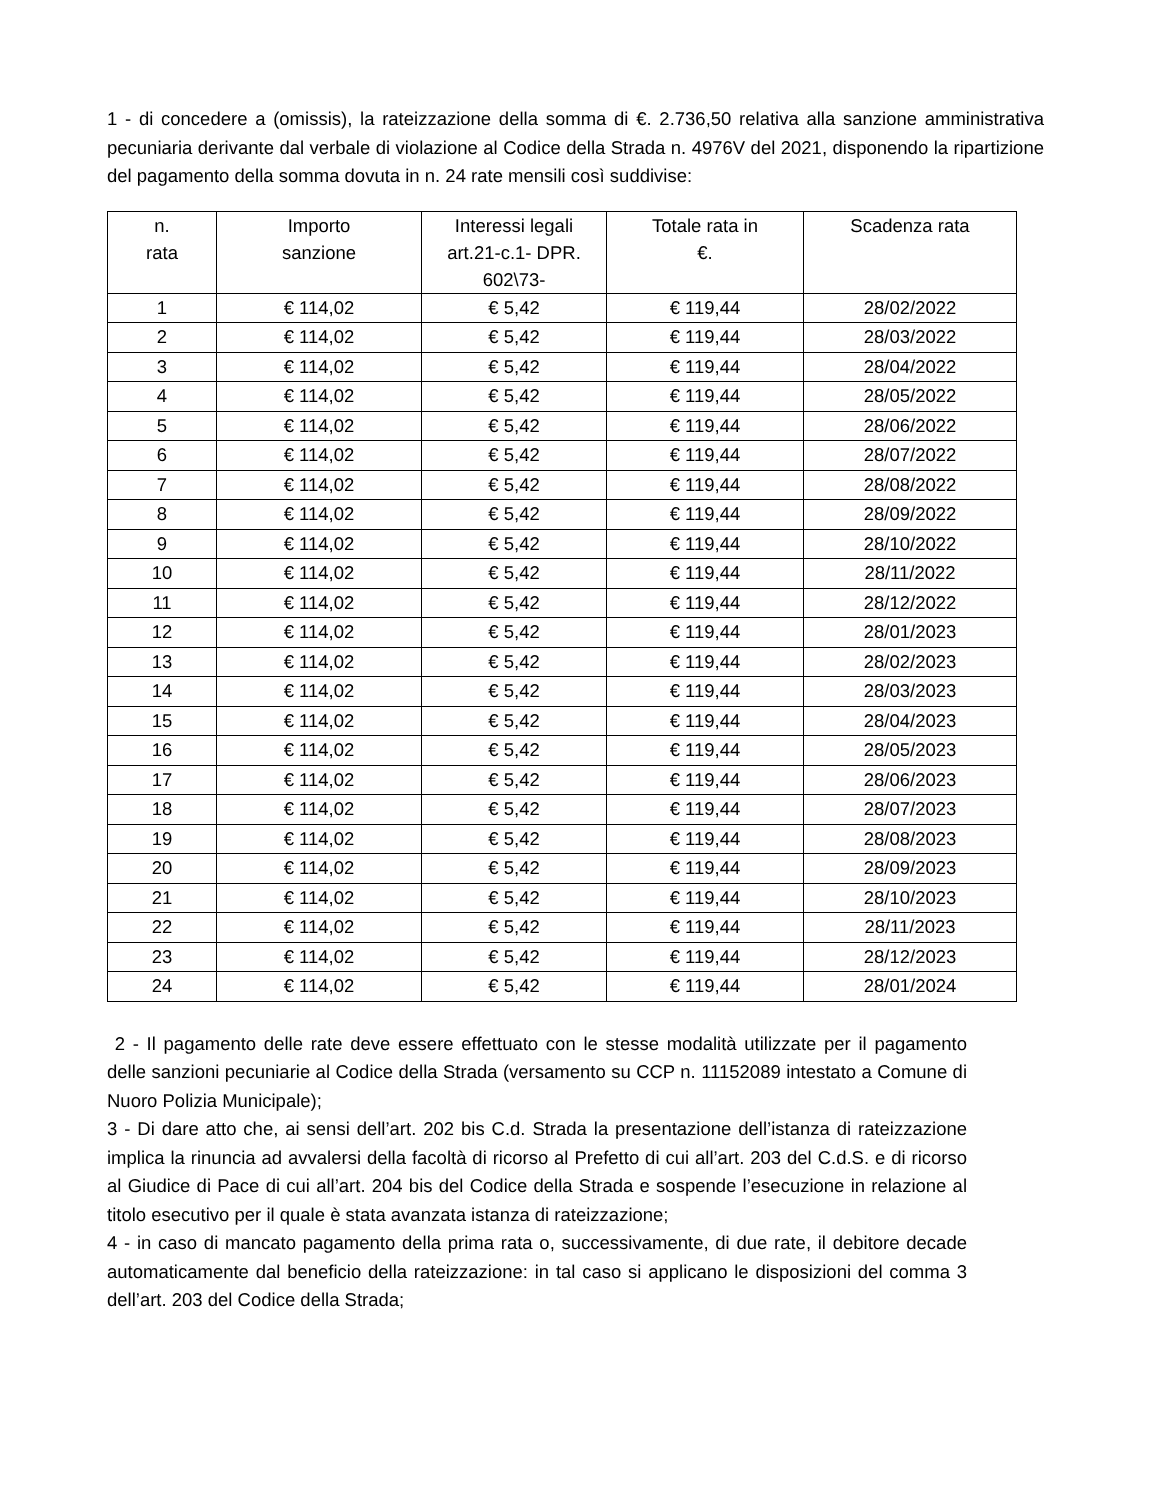1 - di concedere a (omissis), la rateizzazione della somma di €. 2.736,50 relativa alla sanzione amministrativa pecuniaria derivante dal verbale di violazione al Codice della Strada n. 4976V del 2021, disponendo la ripartizione del pagamento della somma dovuta in n. 24 rate mensili così suddivise:
| n. rata | Importo sanzione | Interessi legali art.21-c.1- DPR. 602\73- | Totale rata in €. | Scadenza rata |
| --- | --- | --- | --- | --- |
| 1 | € 114,02 | € 5,42 | € 119,44 | 28/02/2022 |
| 2 | € 114,02 | € 5,42 | € 119,44 | 28/03/2022 |
| 3 | € 114,02 | € 5,42 | € 119,44 | 28/04/2022 |
| 4 | € 114,02 | € 5,42 | € 119,44 | 28/05/2022 |
| 5 | € 114,02 | € 5,42 | € 119,44 | 28/06/2022 |
| 6 | € 114,02 | € 5,42 | € 119,44 | 28/07/2022 |
| 7 | € 114,02 | € 5,42 | € 119,44 | 28/08/2022 |
| 8 | € 114,02 | € 5,42 | € 119,44 | 28/09/2022 |
| 9 | € 114,02 | € 5,42 | € 119,44 | 28/10/2022 |
| 10 | € 114,02 | € 5,42 | € 119,44 | 28/11/2022 |
| 11 | € 114,02 | € 5,42 | € 119,44 | 28/12/2022 |
| 12 | € 114,02 | € 5,42 | € 119,44 | 28/01/2023 |
| 13 | € 114,02 | € 5,42 | € 119,44 | 28/02/2023 |
| 14 | € 114,02 | € 5,42 | € 119,44 | 28/03/2023 |
| 15 | € 114,02 | € 5,42 | € 119,44 | 28/04/2023 |
| 16 | € 114,02 | € 5,42 | € 119,44 | 28/05/2023 |
| 17 | € 114,02 | € 5,42 | € 119,44 | 28/06/2023 |
| 18 | € 114,02 | € 5,42 | € 119,44 | 28/07/2023 |
| 19 | € 114,02 | € 5,42 | € 119,44 | 28/08/2023 |
| 20 | € 114,02 | € 5,42 | € 119,44 | 28/09/2023 |
| 21 | € 114,02 | € 5,42 | € 119,44 | 28/10/2023 |
| 22 | € 114,02 | € 5,42 | € 119,44 | 28/11/2023 |
| 23 | € 114,02 | € 5,42 | € 119,44 | 28/12/2023 |
| 24 | € 114,02 | € 5,42 | € 119,44 | 28/01/2024 |
2 - Il pagamento delle rate deve essere effettuato con le stesse modalità utilizzate per il pagamento delle sanzioni pecuniarie al Codice della Strada (versamento su CCP n. 11152089 intestato a Comune di Nuoro Polizia Municipale);
3 - Di dare atto che, ai sensi dell’art. 202 bis C.d. Strada la presentazione dell’istanza di rateizzazione implica la rinuncia ad avvalersi della facoltà di ricorso al Prefetto di cui all’art. 203 del C.d.S. e di ricorso al Giudice di Pace di cui all’art. 204 bis del Codice della Strada e sospende l’esecuzione in relazione al titolo esecutivo per il quale è stata avanzata istanza di rateizzazione;
4 - in caso di mancato pagamento della prima rata o, successivamente, di due rate, il debitore decade automaticamente dal beneficio della rateizzazione: in tal caso si applicano le disposizioni del comma 3 dell’art. 203 del Codice della Strada;